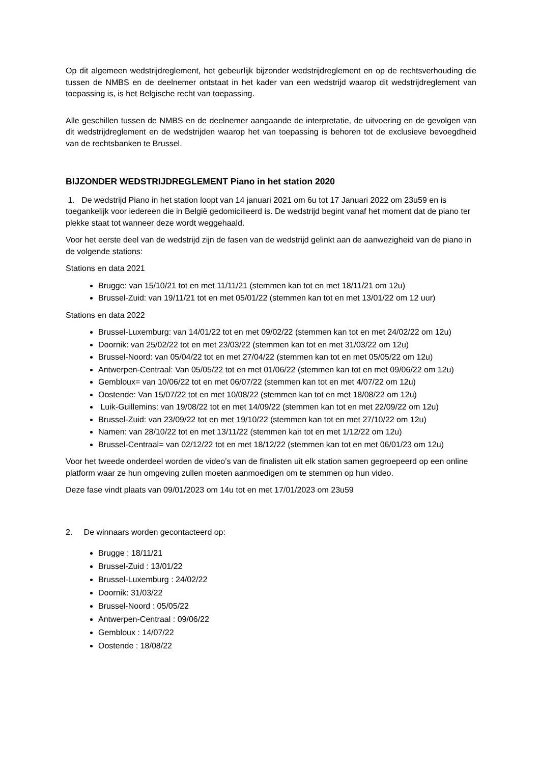Op dit algemeen wedstrijdreglement, het gebeurlijk bijzonder wedstrijdreglement en op de rechtsverhouding die tussen de NMBS en de deelnemer ontstaat in het kader van een wedstrijd waarop dit wedstrijdreglement van toepassing is, is het Belgische recht van toepassing.
Alle geschillen tussen de NMBS en de deelnemer aangaande de interpretatie, de uitvoering en de gevolgen van dit wedstrijdreglement en de wedstrijden waarop het van toepassing is behoren tot de exclusieve bevoegdheid van de rechtsbanken te Brussel.
BIJZONDER WEDSTRIJDREGLEMENT Piano in het station 2020
1. De wedstrijd Piano in het station loopt van 14 januari 2021 om 6u tot 17 Januari 2022 om 23u59 en is toegankelijk voor iedereen die in België gedomicilieerd is. De wedstrijd begint vanaf het moment dat de piano ter plekke staat tot wanneer deze wordt weggehaald.
Voor het eerste deel van de wedstrijd zijn de fasen van de wedstrijd gelinkt aan de aanwezigheid van de piano in de volgende stations:
Stations en data 2021
Brugge: van 15/10/21 tot en met 11/11/21 (stemmen kan tot en met 18/11/21 om 12u)
Brussel-Zuid: van 19/11/21 tot en met 05/01/22 (stemmen kan tot en met 13/01/22 om 12 uur)
Stations en data 2022
Brussel-Luxemburg: van 14/01/22 tot en met 09/02/22 (stemmen kan tot en met 24/02/22 om 12u)
Doornik: van 25/02/22 tot en met 23/03/22 (stemmen kan tot en met 31/03/22 om 12u)
Brussel-Noord: van 05/04/22 tot en met 27/04/22 (stemmen kan tot en met 05/05/22 om 12u)
Antwerpen-Centraal: Van 05/05/22 tot en met 01/06/22 (stemmen kan tot en met 09/06/22 om 12u)
Gembloux= van 10/06/22 tot en met 06/07/22 (stemmen kan tot en met 4/07/22 om 12u)
Oostende: Van 15/07/22 tot en met 10/08/22 (stemmen kan tot en met 18/08/22 om 12u)
Luik-Guillemins: van 19/08/22 tot en met 14/09/22 (stemmen kan tot en met 22/09/22 om 12u)
Brussel-Zuid: van 23/09/22 tot en met 19/10/22 (stemmen kan tot en met 27/10/22 om 12u)
Namen: van 28/10/22 tot en met 13/11/22 (stemmen kan tot en met 1/12/22 om 12u)
Brussel-Centraal= van 02/12/22 tot en met 18/12/22 (stemmen kan tot en met 06/01/23 om 12u)
Voor het tweede onderdeel worden de video’s van de finalisten uit elk station samen gegroepeerd op een online platform waar ze hun omgeving zullen moeten aanmoedigen om te stemmen op hun video.
Deze fase vindt plaats van 09/01/2023 om 14u tot en met 17/01/2023 om 23u59
2. De winnaars worden gecontacteerd op:
Brugge : 18/11/21
Brussel-Zuid : 13/01/22
Brussel-Luxemburg : 24/02/22
Doornik: 31/03/22
Brussel-Noord : 05/05/22
Antwerpen-Centraal : 09/06/22
Gembloux : 14/07/22
Oostende : 18/08/22